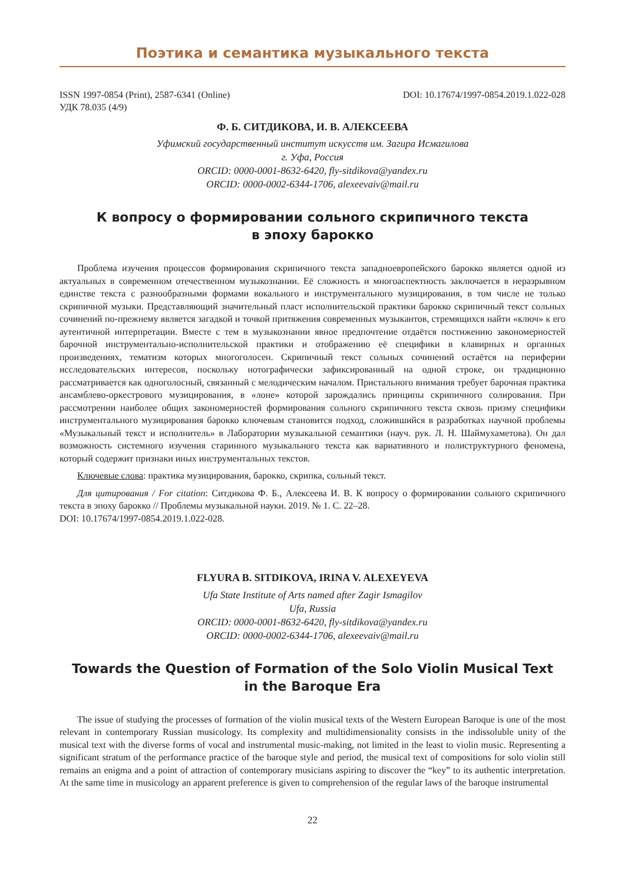Поэтика и семантика музыкального текста
ISSN 1997-0854 (Print), 2587-6341 (Online) DOI: 10.17674/1997-0854.2019.1.022-028
УДК 78.035 (4/9)
Ф. Б. СИТДИКОВА, И. В. АЛЕКСЕЕВА
Уфимский государственный институт искусств им. Загира Исмагилова
г. Уфа, Россия
ORCID: 0000-0001-8632-6420, fly-sitdikova@yandex.ru
ORCID: 0000-0002-6344-1706, alexeevaiv@mail.ru
К вопросу о формировании сольного скрипичного текста
в эпоху барокко
Проблема изучения процессов формирования скрипичного текста западноевропейского барокко является одной из актуальных в современном отечественном музыкознании. Её сложность и многоаспектность заключается в неразрывном единстве текста с разнообразными формами вокального и инструментального музицирования, в том числе не только скрипичной музыки. Представляющий значительный пласт исполнительской практики барокко скрипичный текст сольных сочинений по-прежнему является загадкой и точкой притяжения современных музыкантов, стремящихся найти «ключ» к его аутентичной интерпретации. Вместе с тем в музыкознании явное предпочтение отдаётся постижению закономерностей барочной инструментально-исполнительской практики и отображению её специфики в клавирных и органных произведениях, тематизм которых многоголосен. Скрипичный текст сольных сочинений остаётся на периферии исследовательских интересов, поскольку нотографически зафиксированный на одной строке, он традиционно рассматривается как одноголосный, связанный с мелодическим началом. Пристального внимания требует барочная практика ансамблево-оркестрового музицирования, в «лоне» которой зарождались принципы скрипичного солирования. При рассмотрении наиболее общих закономерностей формирования сольного скрипичного текста сквозь призму специфики инструментального музицирования барокко ключевым становится подход, сложившийся в разработках научной проблемы «Музыкальный текст и исполнитель» в Лаборатории музыкальной семантики (науч. рук. Л. Н. Шаймухаметова). Он дал возможность системного изучения старинного музыкального текста как вариативного и полиструктурного феномена, который содержит признаки иных инструментальных текстов.
Ключевые слова: практика музицирования, барокко, скрипка, сольный текст.
Для цитирования / For citation: Ситдикова Ф. Б., Алексеева И. В. К вопросу о формировании сольного скрипичного текста в эпоху барокко // Проблемы музыкальной науки. 2019. № 1. С. 22–28.
DOI: 10.17674/1997-0854.2019.1.022-028.
FLYURA B. SITDIKOVA, IRINA V. ALEXEYEVA
Ufa State Institute of Arts named after Zagir Ismagilov
Ufa, Russia
ORCID: 0000-0001-8632-6420, fly-sitdikova@yandex.ru
ORCID: 0000-0002-6344-1706, alexeevaiv@mail.ru
Towards the Question of Formation of the Solo Violin Musical Text
in the Baroque Era
The issue of studying the processes of formation of the violin musical texts of the Western European Baroque is one of the most relevant in contemporary Russian musicology. Its complexity and multidimensionality consists in the indissoluble unity of the musical text with the diverse forms of vocal and instrumental music-making, not limited in the least to violin music. Representing a significant stratum of the performance practice of the baroque style and period, the musical text of compositions for solo violin still remains an enigma and a point of attraction of contemporary musicians aspiring to discover the “key” to its authentic interpretation. At the same time in musicology an apparent preference is given to comprehension of the regular laws of the baroque instrumental
22